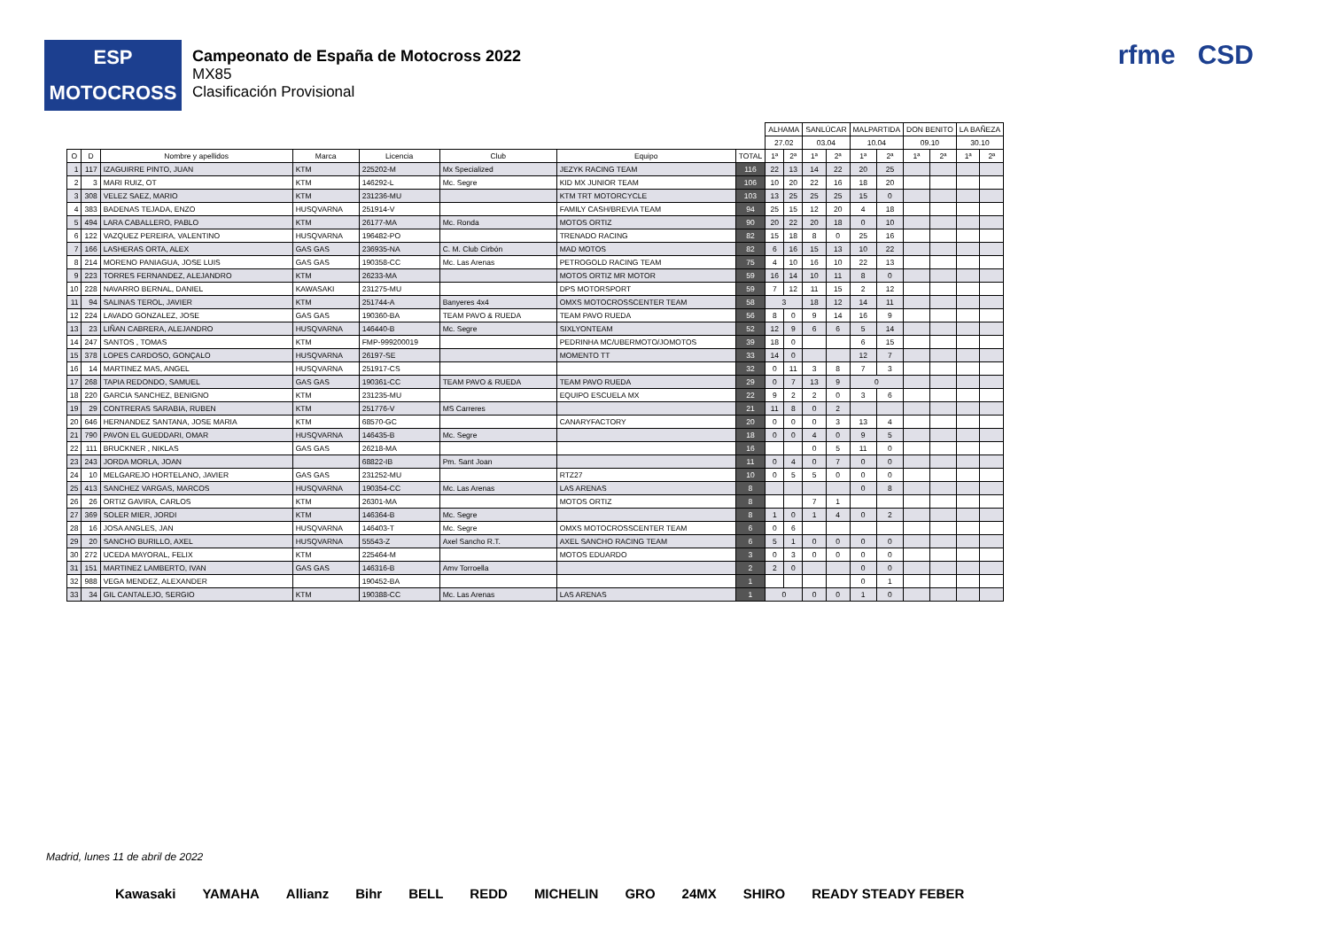ESP
MOTOCROSS
Campeonato de España de Motocross 2022
MX85
Clasificación Provisional
rfme CSD
| | | | | | | | | ALHAMA | | SANLÚCAR | | MALPARTIDA | | DON BENITO | | LA BAÑEZA | |
| --- | --- | --- | --- | --- | --- | --- | --- | --- | --- | --- | --- | --- | --- | --- | --- | --- | --- |
| | | | | | | | | 27.02 | | 03.04 | | 10.04 | | 09.10 | | 30.10 | |
| O | D | Nombre y apellidos | Marca | Licencia | Club | Equipo | TOTAL | 1ª | 2ª | 1ª | 2ª | 1ª | 2ª | 1ª | 2ª | 1ª | 2ª |
| 1 | 117 | IZAGUIRRE PINTO, JUAN | KTM | 225202-M | Mx Specialized | JEZYK RACING TEAM | 116 | 22 | 13 | 14 | 22 | 20 | 25 | | | | |
| 2 | 3 | MARI RUIZ, OT | KTM | 146292-L | Mc. Segre | KID MX JUNIOR TEAM | 106 | 10 | 20 | 22 | 16 | 18 | 20 | | | | |
| 3 | 308 | VELEZ SAEZ, MARIO | KTM | 231236-MU | | KTM TRT MOTORCYCLE | 103 | 13 | 25 | 25 | 25 | 15 | 0 | | | | |
| 4 | 383 | BADENAS TEJADA, ENZO | HUSQVARNA | 251914-V | | FAMILY CASH/BREVIA TEAM | 94 | 25 | 15 | 12 | 20 | 4 | 18 | | | | |
| 5 | 494 | LARA CABALLERO, PABLO | KTM | 26177-MA | Mc. Ronda | MOTOS ORTIZ | 90 | 20 | 22 | 20 | 18 | 0 | 10 | | | | |
| 6 | 122 | VAZQUEZ PEREIRA, VALENTINO | HUSQVARNA | 196482-PO | | TRENADO RACING | 82 | 15 | 18 | 8 | 0 | 25 | 16 | | | | |
| 7 | 166 | LASHERAS ORTA, ALEX | GAS GAS | 236935-NA | C. M. Club Cirbón | MAD MOTOS | 82 | 6 | 16 | 15 | 13 | 10 | 22 | | | | |
| 8 | 214 | MORENO PANIAGUA, JOSE LUIS | GAS GAS | 190358-CC | Mc. Las Arenas | PETROGOLD RACING TEAM | 75 | 4 | 10 | 16 | 10 | 22 | 13 | | | | |
| 9 | 223 | TORRES FERNANDEZ, ALEJANDRO | KTM | 26233-MA | | MOTOS ORTIZ MR MOTOR | 59 | 16 | 14 | 10 | 11 | 8 | 0 | | | | |
| 10 | 228 | NAVARRO BERNAL, DANIEL | KAWASAKI | 231275-MU | | DPS MOTORSPORT | 59 | 7 | 12 | 11 | 15 | 2 | 12 | | | | |
| 11 | 94 | SALINAS TEROL, JAVIER | KTM | 251744-A | Banyeres 4x4 | OMXS MOTOCROSSCENTER TEAM | 58 | 3 | | 18 | 12 | 14 | 11 | | | | |
| 12 | 224 | LAVADO GONZALEZ, JOSE | GAS GAS | 190360-BA | TEAM PAVO & RUEDA | TEAM PAVO RUEDA | 56 | 8 | 0 | 9 | 14 | 16 | 9 | | | | |
| 13 | 23 | LIÑAN CABRERA, ALEJANDRO | HUSQVARNA | 146440-B | Mc. Segre | SIXLYONTEAM | 52 | 12 | 9 | 6 | 6 | 5 | 14 | | | | |
| 14 | 247 | SANTOS , TOMAS | KTM | FMP-999200019 | | PEDRINHA MC/UBERMOTO/JOMOTOS | 39 | 18 | 0 | | | 6 | 15 | | | | |
| 15 | 378 | LOPES CARDOSO, GONÇALO | HUSQVARNA | 26197-SE | | MOMENTO TT | 33 | 14 | 0 | | | 12 | 7 | | | | |
| 16 | 14 | MARTINEZ MAS, ANGEL | HUSQVARNA | 251917-CS | | | 32 | 0 | 11 | 3 | 8 | 7 | 3 | | | | |
| 17 | 268 | TAPIA REDONDO, SAMUEL | GAS GAS | 190361-CC | TEAM PAVO & RUEDA | TEAM PAVO RUEDA | 29 | 0 | 7 | 13 | 9 | 0 | | | | | |
| 18 | 220 | GARCIA SANCHEZ, BENIGNO | KTM | 231235-MU | | EQUIPO ESCUELA MX | 22 | 9 | 2 | 2 | 0 | 3 | 6 | | | | |
| 19 | 29 | CONTRERAS SARABIA, RUBEN | KTM | 251776-V | MS Carreres | | 21 | 11 | 8 | 0 | 2 | | | | | | |
| 20 | 646 | HERNANDEZ SANTANA, JOSE MARIA | KTM | 68570-GC | | CANARYFACTORY | 20 | 0 | 0 | 0 | 3 | 13 | 4 | | | | |
| 21 | 790 | PAVON EL GUEDDARI, OMAR | HUSQVARNA | 146435-B | Mc. Segre | | 18 | 0 | 0 | 4 | 0 | 9 | 5 | | | | |
| 22 | 111 | BRUCKNER , NIKLAS | GAS GAS | 26218-MA | | | 16 | | | 0 | 5 | 11 | 0 | | | | |
| 23 | 243 | JORDA MORLA, JOAN | | 68822-IB | Pm. Sant Joan | | 11 | 0 | 4 | 0 | 7 | 0 | 0 | | | | |
| 24 | 10 | MELGAREJO HORTELANO, JAVIER | GAS GAS | 231252-MU | | RTZ27 | 10 | 0 | 5 | 5 | 0 | 0 | 0 | | | | |
| 25 | 413 | SANCHEZ VARGAS, MARCOS | HUSQVARNA | 190354-CC | Mc. Las Arenas | LAS ARENAS | 8 | | | | | 0 | 8 | | | | |
| 26 | 26 | ORTIZ GAVIRA, CARLOS | KTM | 26301-MA | | MOTOS ORTIZ | 8 | | | 7 | 1 | | | | | | |
| 27 | 369 | SOLER MIER, JORDI | KTM | 146364-B | Mc. Segre | | 8 | 1 | 0 | 1 | 4 | 0 | 2 | | | | |
| 28 | 16 | JOSA ANGLES, JAN | HUSQVARNA | 146403-T | Mc. Segre | OMXS MOTOCROSSCENTER TEAM | 6 | 0 | 6 | | | | | | | | |
| 29 | 20 | SANCHO BURILLO, AXEL | HUSQVARNA | 55543-Z | Axel Sancho R.T. | AXEL SANCHO RACING TEAM | 6 | 5 | 1 | 0 | 0 | 0 | 0 | | | | |
| 30 | 272 | UCEDA MAYORAL, FELIX | KTM | 225464-M | | MOTOS EDUARDO | 3 | 0 | 3 | 0 | 0 | 0 | 0 | | | | |
| 31 | 151 | MARTINEZ LAMBERTO, IVAN | GAS GAS | 146316-B | Amv Torroella | | 2 | 2 | 0 | | | 0 | 0 | | | | |
| 32 | 988 | VEGA MENDEZ, ALEXANDER | | 190452-BA | | | 1 | | | | | 0 | 1 | | | | |
| 33 | 34 | GIL CANTALEJO, SERGIO | KTM | 190388-CC | Mc. Las Arenas | LAS ARENAS | 1 | 0 | | 0 | 0 | 1 | 0 | | | | |
Madrid, lunes 11 de abril de 2022
Kawasaki YAMAHA Allianz Bihr BELL REDD MICHELIN GRO 24MX SHIRO READY STEADY FEBER